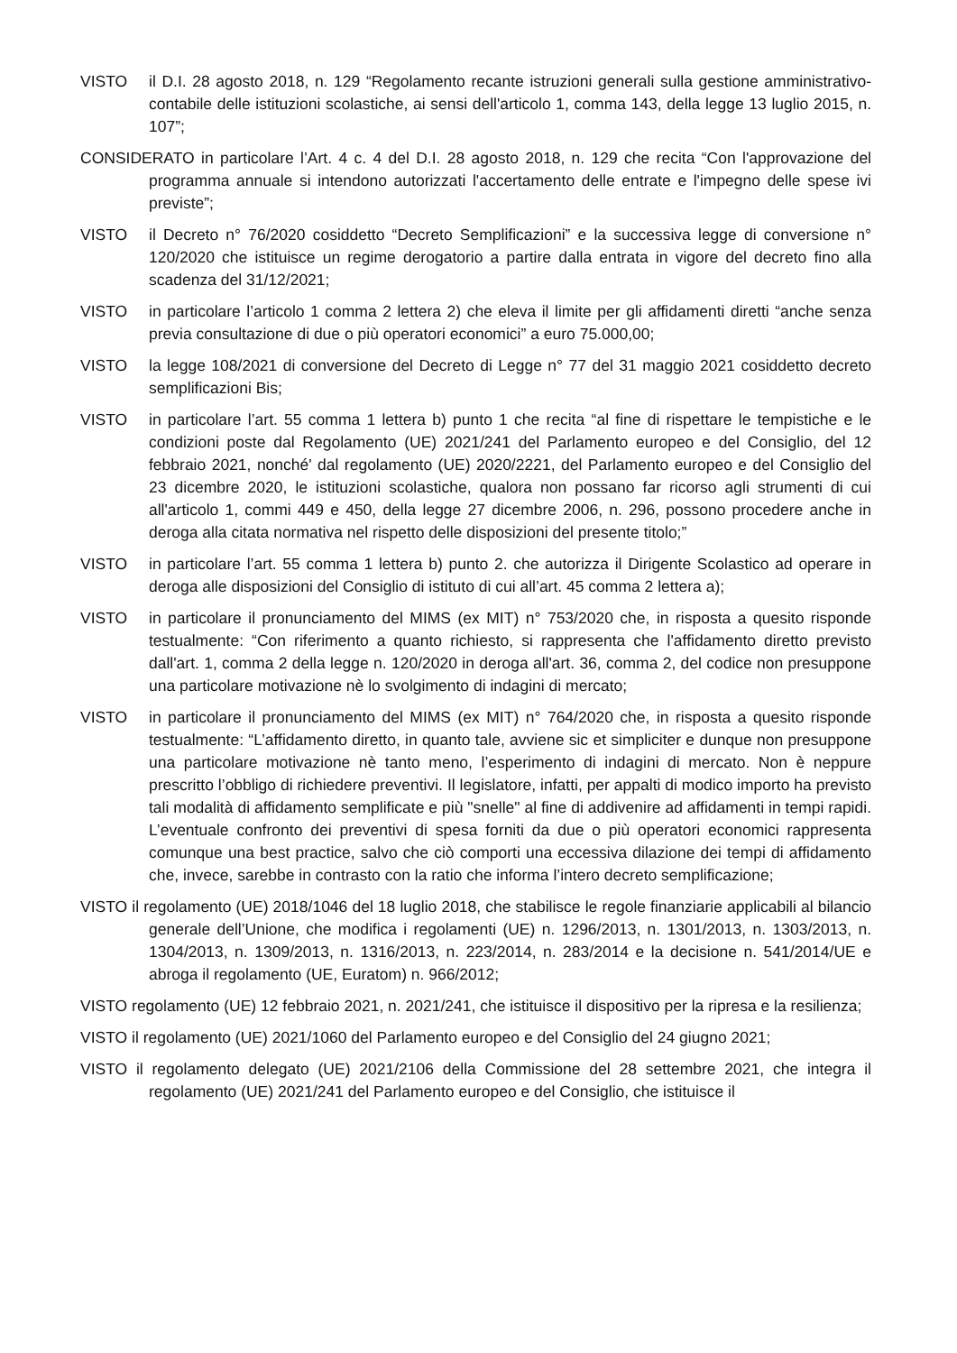VISTO il D.I. 28 agosto 2018, n. 129 “Regolamento recante istruzioni generali sulla gestione amministrativo-contabile delle istituzioni scolastiche, ai sensi dell'articolo 1, comma 143, della legge 13 luglio 2015, n. 107”;
CONSIDERATO in particolare l’Art. 4 c. 4 del D.I. 28 agosto 2018, n. 129 che recita “Con l'approvazione del programma annuale si intendono autorizzati l'accertamento delle entrate e l'impegno delle spese ivi previste”;
VISTO il Decreto n° 76/2020 cosiddetto “Decreto Semplificazioni” e la successiva legge di conversione n° 120/2020 che istituisce un regime derogatorio a partire dalla entrata in vigore del decreto fino alla scadenza del 31/12/2021;
VISTO in particolare l’articolo 1 comma 2 lettera 2) che eleva il limite per gli affidamenti diretti “anche senza previa consultazione di due o più operatori economici” a euro 75.000,00;
VISTO la legge 108/2021 di conversione del Decreto di Legge n° 77 del 31 maggio 2021 cosiddetto decreto semplificazioni Bis;
VISTO in particolare l’art. 55 comma 1 lettera b) punto 1 che recita “al fine di rispettare le tempistiche e le condizioni poste dal Regolamento (UE) 2021/241 del Parlamento europeo e del Consiglio, del 12 febbraio 2021, nonché' dal regolamento (UE) 2020/2221, del Parlamento europeo e del Consiglio del 23 dicembre 2020, le istituzioni scolastiche, qualora non possano far ricorso agli strumenti di cui all'articolo 1, commi 449 e 450, della legge 27 dicembre 2006, n. 296, possono procedere anche in deroga alla citata normativa nel rispetto delle disposizioni del presente titolo;”
VISTO in particolare l’art. 55 comma 1 lettera b) punto 2. che autorizza il Dirigente Scolastico ad operare in deroga alle disposizioni del Consiglio di istituto di cui all’art. 45 comma 2 lettera a);
VISTO in particolare il pronunciamento del MIMS (ex MIT) n° 753/2020 che, in risposta a quesito risponde testualmente: “Con riferimento a quanto richiesto, si rappresenta che l'affidamento diretto previsto dall'art. 1, comma 2 della legge n. 120/2020 in deroga all'art. 36, comma 2, del codice non presuppone una particolare motivazione nè lo svolgimento di indagini di mercato;
VISTO in particolare il pronunciamento del MIMS (ex MIT) n° 764/2020 che, in risposta a quesito risponde testualmente: “L’affidamento diretto, in quanto tale, avviene sic et simpliciter e dunque non presuppone una particolare motivazione nè tanto meno, l’esperimento di indagini di mercato. Non è neppure prescritto l’obbligo di richiedere preventivi. Il legislatore, infatti, per appalti di modico importo ha previsto tali modalità di affidamento semplificate e più "snelle" al fine di addivenire ad affidamenti in tempi rapidi. L’eventuale confronto dei preventivi di spesa forniti da due o più operatori economici rappresenta comunque una best practice, salvo che ciò comporti una eccessiva dilazione dei tempi di affidamento che, invece, sarebbe in contrasto con la ratio che informa l’intero decreto semplificazione;
VISTO il regolamento (UE) 2018/1046 del 18 luglio 2018, che stabilisce le regole finanziarie applicabili al bilancio generale dell’Unione, che modifica i regolamenti (UE) n. 1296/2013, n. 1301/2013, n. 1303/2013, n. 1304/2013, n. 1309/2013, n. 1316/2013, n. 223/2014, n. 283/2014 e la decisione n. 541/2014/UE e abroga il regolamento (UE, Euratom) n. 966/2012;
VISTO regolamento (UE) 12 febbraio 2021, n. 2021/241, che istituisce il dispositivo per la ripresa e la resilienza;
VISTO il regolamento (UE) 2021/1060 del Parlamento europeo e del Consiglio del 24 giugno 2021;
VISTO il regolamento delegato (UE) 2021/2106 della Commissione del 28 settembre 2021, che integra il regolamento (UE) 2021/241 del Parlamento europeo e del Consiglio, che istituisce il